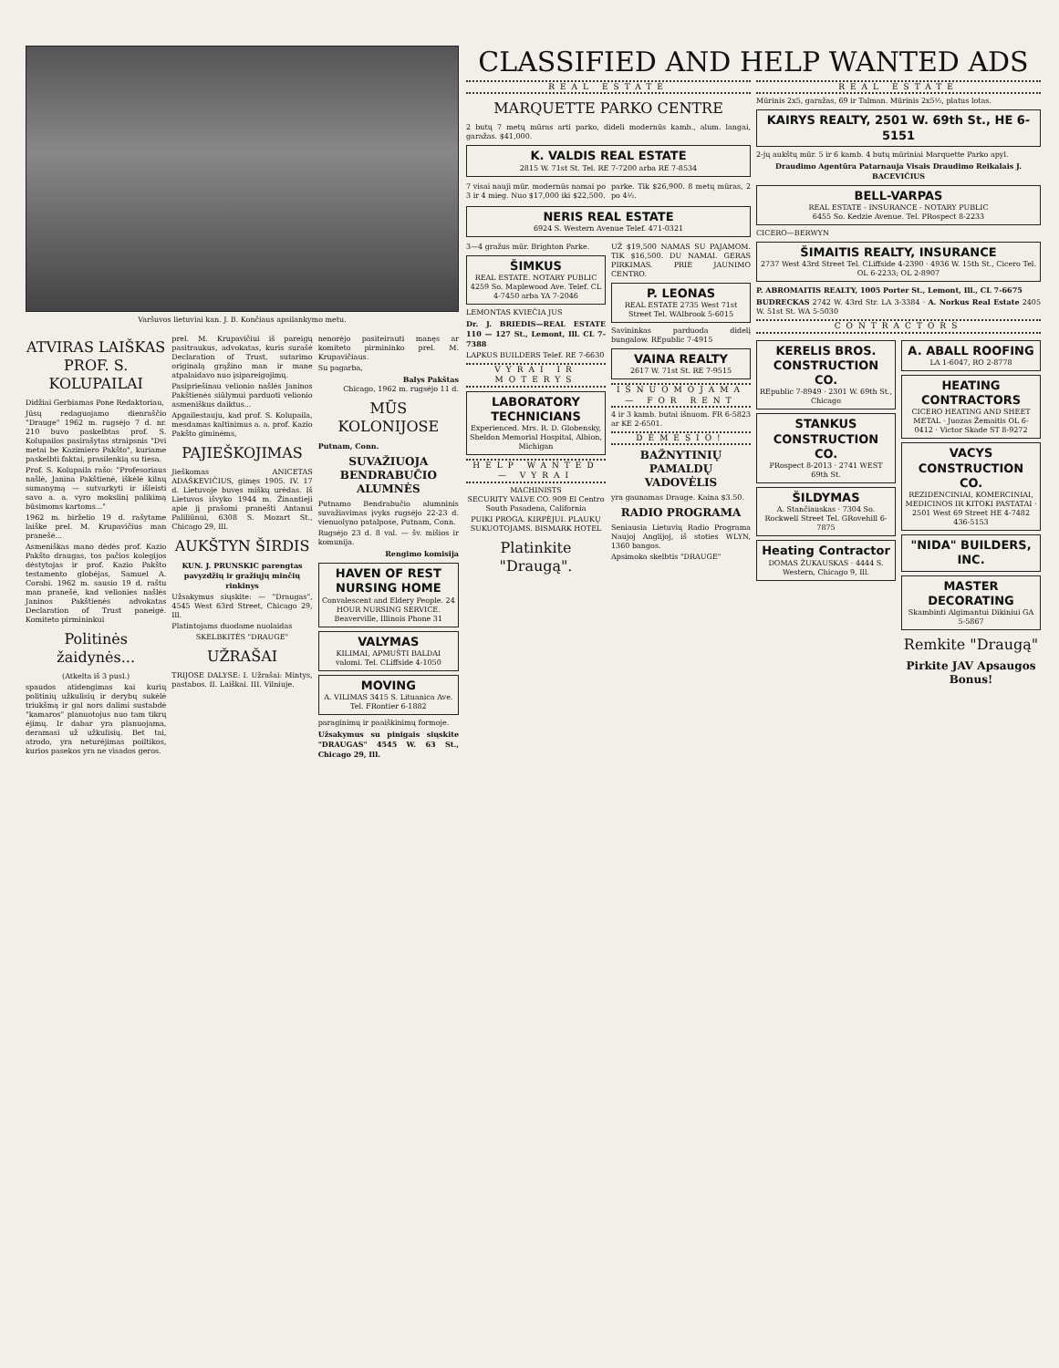Varšuvos lietuviai kan. J. B. Končiaus apsilankymo metu.
ATVIRAS LAIŠKAS PROF. S. KOLUPAILAI
Didžiai Gerbiamas Pone Redaktoriau,
Jūsų redaguojamo dienraščio "Drauge" 1962 m. rugsėjo 7 d. nr. 210 buvo paskelbtas prof. S. Kolupailos pasirašytas straipsnis "Dvi metai be Kazimiero Pakšto", kuriame paskelbti faktai, prasilenkią su tiesa.
Prof. S. Kolupaila rašo: "Profesoriaus našlė, Janina Pakštienė, iškėlė kilnų sumanymą — sutvarkyti ir išleisti savo a. a. vyro mokslinį palikimą būsimoms kartoms..."
1962 m. birželio 19 d. rašytame laiške prel. M. Krupavičius man pranešė...
Asmeniškas mano dėdės prof. Kazio Pakšto draugas, tos pačios kolegijos dėstytojas ir prof. Kazio Pakšto testamento globėjas, Samuel A. Corabi. 1962 m. sausio 19 d. raštu man pranešė, kad velionies našlės Janinos Pakštienės advokatas Declaration of Trust paneigė. Komiteto pirmininkui
Politinės žaidynės...
(Atkelta iš 3 pusl.)
spaudos atidengimas kai kurių politinių užkulisių ir derybų sukėlė triukšmą ir gal nors dalimi sustabdė "kamaros" planuotojus nuo tam tikrų ėjimų. Ir dabar yra planuojama, deramasi už užkulisių. Bet tai, atrodo, yra neturėjimas poiltikos, kurios pasekos yra ne visados geros.
prel. M. Krupavičiui iš pareigų pasitraukus, advokatas, kuris surašė Declaration of Trust, sutarimo originalą grąžino man ir mane atpalaidavo nuo įsipareigojimų.
Pasipriešinau velionio našlės Janinos Pakštienės siūlymui parduoti velionio asmeniškus daiktus...
Apgailestauju, kad prof. S. Kolupaila, mesdamas kaltinimus a. a. prof. Kazio Pakšto giminėms,
PAJIEŠKOJIMAS
Jieškomas ANICETAS ADAŠKEVIČIUS, gimęs 1905. IV. 17 d. Lietuvoje buvęs miškų urėdas. Iš Lietuvos išvyko 1944 m. Žinantieji apie jį prašomi pranešti Antanui Paliliūnui, 6308 S. Mozart St., Chicago 29, Ill.
AUKŠTYN ŠIRDIS
KUN. J. PRUNSKIC parengtas pavyzdžių ir gražiųjų minčių rinkinys
Užsakymus siųskite: — "Draugas", 4545 West 63rd Street, Chicago 29, Ill.
Platintojams duodame nuolaidas
SKELBKITĖS "DRAUGE"
UŽRAŠAI
TRIJOSE DALYSE: I. Užrašai: Mintys, pastabos. II. Laiškai. III. Vilniuje.
nenorėjo pasiteirauti manęs ar komiteto pirmininko prel. M. Krupavičiaus.
Su pagarba,
Balys Pakštas
Chicago, 1962 m. rugsėjo 11 d.
MŪS KOLONIJOSE
Putnam, Conn.
SUVAŽIUOJA BENDRABUČIO ALUMNĖS
Putnamo Bendrabučio alumninis suvažiavimas įvyks rugsėjo 22-23 d. vienuolyno patalpose, Putnam, Conn.
Rugsėjo 23 d. 8 val. — šv. mišios ir komunija.
Rengimo komisija
HAVEN OF REST NURSING HOME
Convalescent and Eldery People. 24 HOUR NURSING SERVICE. Beaverville, Illinois Phone 31
VALYMAS
KILIMAI, APMUŠTI BALDAI valomi. Tel. CLiffside 4-1050
MOVING
A. VILIMAS 3415 S. Lituanica Ave. Tel. FRontier 6-1882
paraginimų ir paaiškinimų formoje.
Užsakymus su pinigais siųskite "DRAUGAS" 4545 W. 63 St., Chicago 29, Ill.
CLASSIFIED AND HELP WANTED ADS
REAL ESTATE
MARQUETTE PARKO CENTRE
2 butų 7 metų mūras arti parko, dideli modernūs kamb., alum. langai, garažas. $41,000.
K. VALDIS REAL ESTATE
2815 W. 71st St. Tel. RE 7-7200 arba RE 7-8534
7 visai nauji mūr. modernūs namai po 3 ir 4 mieg. Nuo $17,000 iki $22,500.
parke. Tik $26,900. 8 metų mūras, 2 po 4½.
NERIS REAL ESTATE
6924 S. Western Avenue Telef. 471-0321
3—4 gražus mūr. Brighton Parke.
ŠIMKUS
REAL ESTATE. NOTARY PUBLIC 4259 So. Maplewood Ave. Telef. CL 4-7450 arba YA 7-2046
LEMONTAS KVIEČIA JUS
Dr. J. BRIEDIS—REAL ESTATE 110 — 127 St., Lemont, Ill. CL 7-7388
LAPKUS BUILDERS Telef. RE 7-6630
VYRAI IR MOTERYS
LABORATORY TECHNICIANS
Experienced. Mrs. R. D. Globensky, Sheldon Memorial Hospital, Albion, Michigan
HELP WANTED — VYRAI
MACHINISTS
SECURITY VALVE CO. 909 El Centro South Pasadena, California
PUIKI PROGA. KIRPĖJUI. PLAUKŲ SUKUOTOJAMS. BISMARK HOTEL
Platinkite "Draugą".
UŽ $19,500 NAMAS SU PAJAMOM. TIK $16,500. DU NAMAI. GERAS PIRKIMAS. PRIE JAUNIMO CENTRO.
P. LEONAS
REAL ESTATE 2735 West 71st Street Tel. WAlbrook 5-6015
Savininkas parduoda didelį bungalow. REpublic 7-4915
VAINA REALTY
2617 W. 71st St. RE 7-9515
IŠNUOMOJAMA — FOR RENT
4 ir 3 kamb. butai išnuom. FR 6-5823 ar KE 2-6501.
DĖMESIO!
BAŽNYTINIŲ PAMALDŲ VADOVĖLIS
yra gaunamas Drauge. Kaina $3.50.
RADIO PROGRAMA
Seniausia Lietuvių Radio Programa Naujoj Anglijoj, iš stoties WLYN, 1360 bangos.
Apsimoka skelbtis "DRAUGE"
REAL ESTATE
Mūrinis 2x5, garažas, 69 ir Talman. Mūrinis 2x5½, platus lotas.
KAIRYS REALTY, 2501 W. 69th St., HE 6-5151
2-jų aukštų mūr. 5 ir 6 kamb. 4 butų mūriniai Marquette Parko apyl.
Draudimo Agentūra Patarnauja Visais Draudimo Reikalais J. BACEVIČIUS
BELL-VARPAS
REAL ESTATE - INSURANCE - NOTARY PUBLIC
6455 So. Kedzie Avenue. Tel. PRospect 8-2233
CICERO—BERWYN
ŠIMAITIS REALTY, INSURANCE
2737 West 43rd Street Tel. CLiffside 4-2390 · 4936 W. 15th St., Cicero Tel. OL 6-2233; OL 2-8907
P. ABROMAITIS REALTY, 1005 Porter St., Lemont, Ill., CL 7-6675
BUDRECKAS 2742 W. 43rd Str. LA 3-3384 · A. Norkus Real Estate 2405 W. 51st St. WA 5-5030
CONTRACTORS
KERELIS BROS. CONSTRUCTION CO.
REpublic 7-8949 · 2301 W. 69th St., Chicago
STANKUS CONSTRUCTION CO.
PRospect 8-2013 · 2741 WEST 69th St.
ŠILDYMAS
A. Stančiauskas · 7304 So. Rockwell Street Tel. GRovehill 6-7875
Heating Contractor
DOMAS ŽUKAUSKAS · 4444 S. Western, Chicago 9, Ill.
A. ABALL ROOFING
LA 1-6047, RO 2-8778
HEATING CONTRACTORS
CICERO HEATING AND SHEET METAL · Juozas Žemaitis OL 6-0412 · Victor Skade ST 8-9272
VACYS CONSTRUCTION CO.
REZIDENCINIAI, KOMERCINIAI, MEDICINOS IR KITOKI PASTATAI · 2501 West 69 Street HE 4-7482 436-5153
"NIDA" BUILDERS, INC.
MASTER DECORATING
Skambinti Algimantui Dikiniui GA 5-5867
Remkite "Draugą"
Pirkite JAV Apsaugos Bonus!